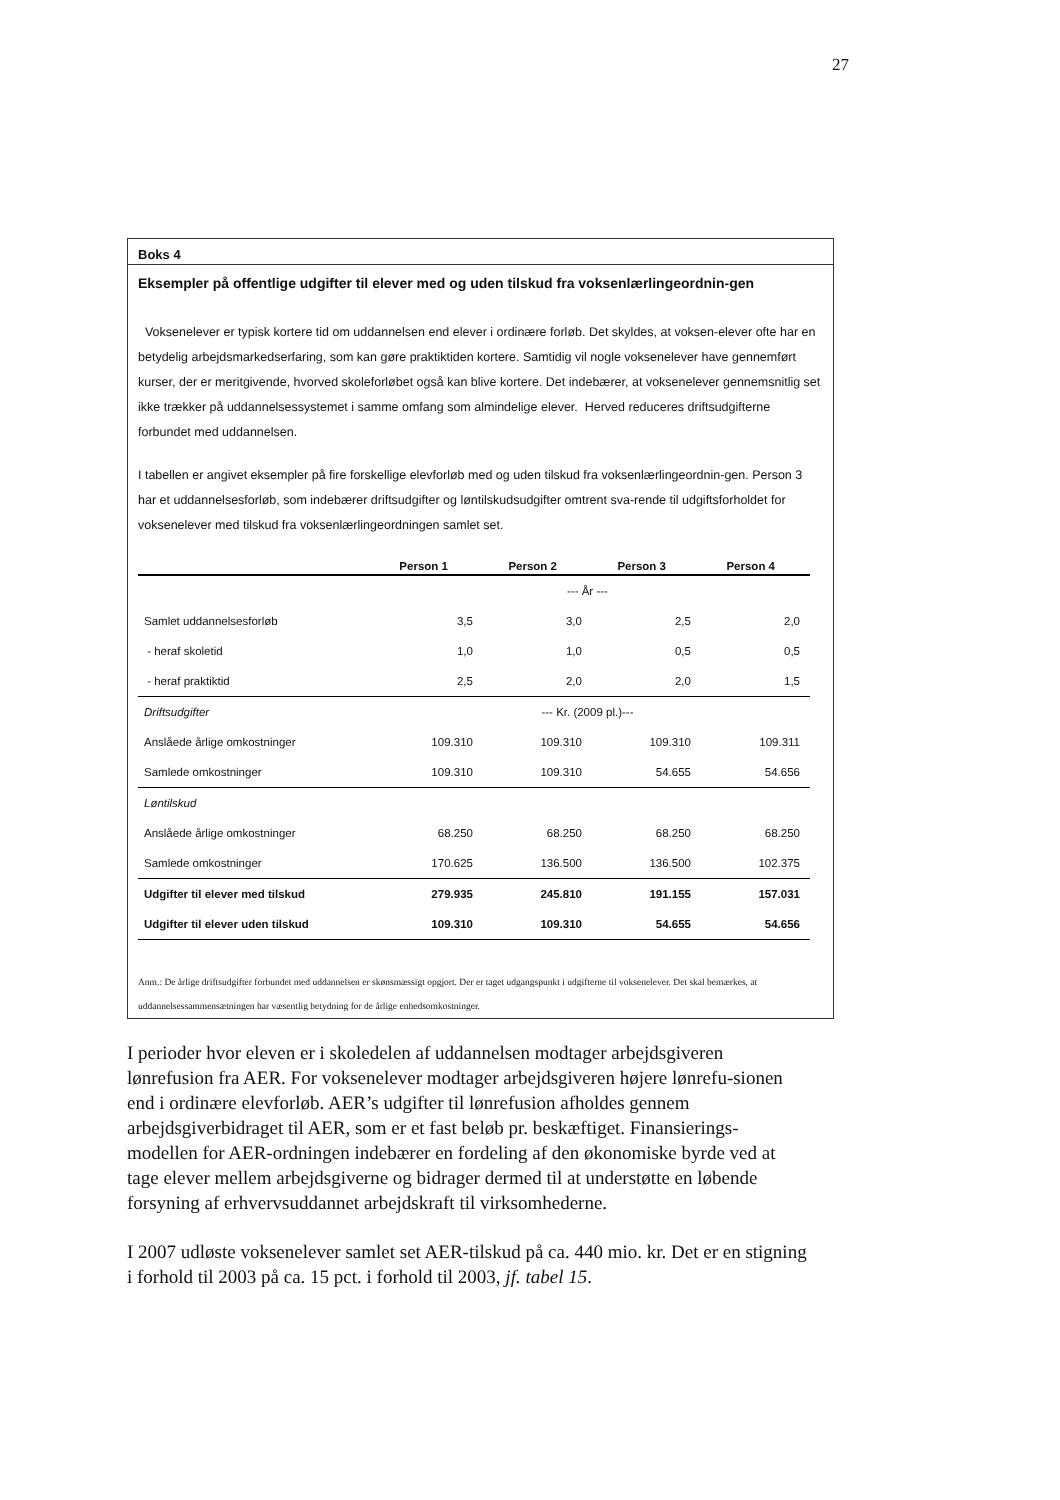27
Boks 4
Eksempler på offentlige udgifter til elever med og uden tilskud fra voksenlærlingeordnin-gen
Voksenelever er typisk kortere tid om uddannelsen end elever i ordinære forløb. Det skyldes, at voksen-elever ofte har en betydelig arbejdsmarkedserfaring, som kan gøre praktiktiden kortere. Samtidig vil nogle voksenelever have gennemført kurser, der er meritgivende, hvorved skoleforløbet også kan blive kortere. Det indebærer, at voksenelever gennemsnitlig set ikke trækker på uddannelsessystemet i samme omfang som almindelige elever. Herved reduceres driftsudgifterne forbundet med uddannelsen.
I tabellen er angivet eksempler på fire forskellige elevforløb med og uden tilskud fra voksenlærlingeordnin-gen. Person 3 har et uddannelsesforløb, som indebærer driftsudgifter og løntilskudsudgifter omtrent sva-rende til udgiftsforholdet for voksenelever med tilskud fra voksenlærlingeordningen samlet set.
| | Person 1 | Person 2 | Person 3 | Person 4 |
| --- | --- | --- | --- | --- |
| | --- År --- | | | |
| Samlet uddannelsesforløb | 3,5 | 3,0 | 2,5 | 2,0 |
| - heraf skoletid | 1,0 | 1,0 | 0,5 | 0,5 |
| - heraf praktiktid | 2,5 | 2,0 | 2,0 | 1,5 |
| Driftsudgifter | --- Kr. (2009 pl.)--- | | | |
| Anslåede årlige omkostninger | 109.310 | 109.310 | 109.310 | 109.311 |
| Samlede omkostninger | 109.310 | 109.310 | 54.655 | 54.656 |
| Løntilskud | | | | |
| Anslåede årlige omkostninger | 68.250 | 68.250 | 68.250 | 68.250 |
| Samlede omkostninger | 170.625 | 136.500 | 136.500 | 102.375 |
| Udgifter til elever med tilskud | 279.935 | 245.810 | 191.155 | 157.031 |
| Udgifter til elever uden tilskud | 109.310 | 109.310 | 54.655 | 54.656 |
Anm.: De årlige driftsudgifter forbundet med uddannelsen er skønsmæssigt opgjort. Der er taget udgangspunkt i udgifterne til voksenelever. Det skal bemærkes, at uddannelsessammensætningen har væsentlig betydning for de årlige enhedsomkostninger.
I perioder hvor eleven er i skoledelen af uddannelsen modtager arbejdsgiveren lønrefusion fra AER. For voksenelever modtager arbejdsgiveren højere lønrefu-sionen end i ordinære elevforløb. AER’s udgifter til lønrefusion afholdes gennem arbejdsgiverbidraget til AER, som er et fast beløb pr. beskæftiget. Finansierings-modellen for AER-ordningen indebærer en fordeling af den økonomiske byrde ved at tage elever mellem arbejdsgiverne og bidrager dermed til at understøtte en løbende forsyning af erhvervsuddannet arbejdskraft til virksomhederne.
I 2007 udløste voksenelever samlet set AER-tilskud på ca. 440 mio. kr. Det er en stigning i forhold til 2003 på ca. 15 pct. i forhold til 2003, jf. tabel 15.